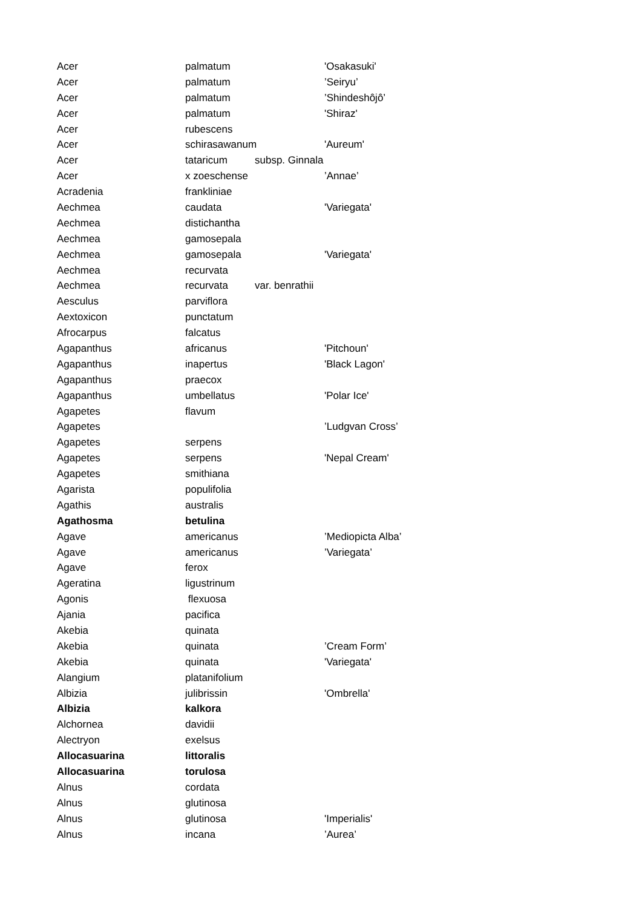| Acer | palmatum | | 'Osakasuki' |
| Acer | palmatum | | ’Seiryu’ |
| Acer | palmatum | | ’Shindeshôjô’ |
| Acer | palmatum | | 'Shiraz' |
| Acer | rubescens | | |
| Acer | schirasawanum | | 'Aureum' |
| Acer | tataricum | subsp. Ginnala | |
| Acer | x zoeschense | | ’Annae’ |
| Acradenia | frankliniae | | |
| Aechmea | caudata | | 'Variegata' |
| Aechmea | distichantha | | |
| Aechmea | gamosepala | | |
| Aechmea | gamosepala | | 'Variegata' |
| Aechmea | recurvata | | |
| Aechmea | recurvata | var. benrathii | |
| Aesculus | parviflora | | |
| Aextoxicon | punctatum | | |
| Afrocarpus | falcatus | | |
| Agapanthus | africanus | | 'Pitchoun' |
| Agapanthus | inapertus | | 'Black Lagon' |
| Agapanthus | praecox | | |
| Agapanthus | umbellatus | | 'Polar Ice' |
| Agapetes | flavum | | |
| Agapetes | | | ’Ludgvan Cross’ |
| Agapetes | serpens | | |
| Agapetes | serpens | | 'Nepal Cream' |
| Agapetes | smithiana | | |
| Agarista | populifolia | | |
| Agathis | australis | | |
| Agathosma | betulina | | |
| Agave | americanus | | ’Mediopicta Alba’ |
| Agave | americanus | | ’Variegata’ |
| Agave | ferox | | |
| Ageratina | ligustrinum | | |
| Agonis | flexuosa | | |
| Ajania | pacifica | | |
| Akebia | quinata | | |
| Akebia | quinata | | ’Cream Form’ |
| Akebia | quinata | | 'Variegata' |
| Alangium | platanifolium | | |
| Albizia | julibrissin | | 'Ombrella' |
| Albizia | kalkora | | |
| Alchornea | davidii | | |
| Alectryon | exelsus | | |
| Allocasuarina | littoralis | | |
| Allocasuarina | torulosa | | |
| Alnus | cordata | | |
| Alnus | glutinosa | | |
| Alnus | glutinosa | | 'Imperialis' |
| Alnus | incana | | ’Aurea’ |